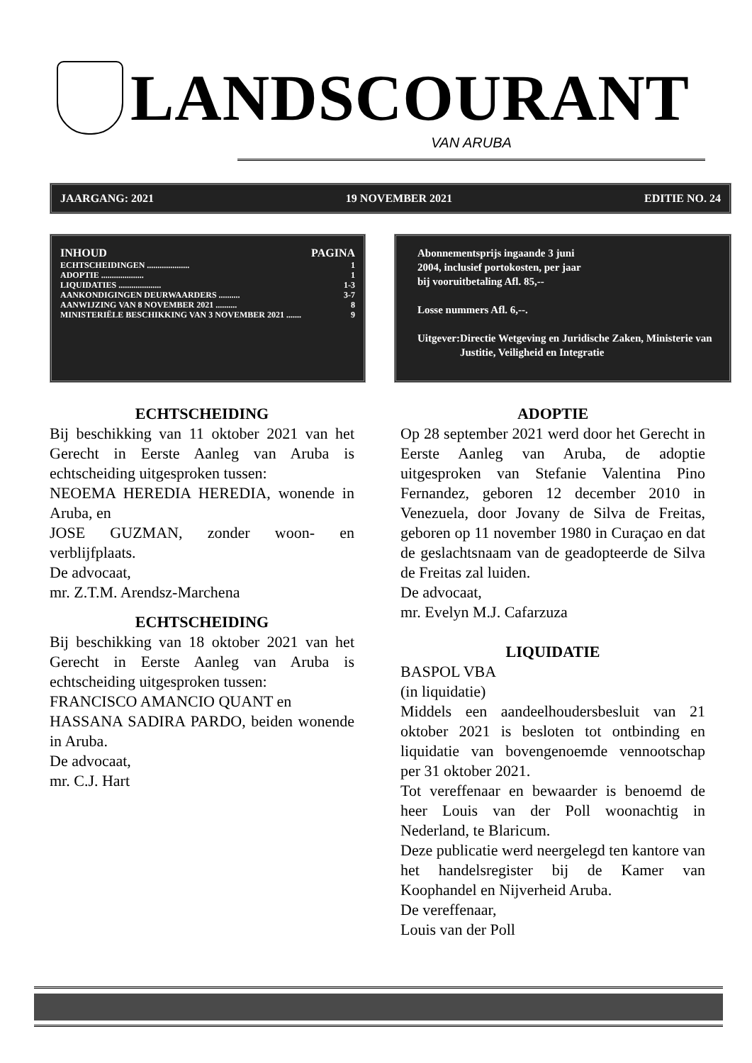LANDSCOURANT
VAN ARUBA
JAARGANG: 2021 19 NOVEMBER 2021 EDITIE NO. 24
INHOUD PAGINA
ECHTSCHEIDINGEN .................... 1
ADOPTIE .................... 1
LIQUIDATIES .................... 1-3
AANKONDIGINGEN DEURWAARDERS .......... 3-7
AANWIJZING VAN 8 NOVEMBER 2021 .......... 8
MINISTERIËLE BESCHIKKING VAN 3 NOVEMBER 2021 ....... 9
Abonnementsprijs ingaande 3 juni
2004, inclusief portokosten, per jaar
bij vooruitbetaling Afl. 85,--
Losse nummers Afl. 6,--.
Uitgever: Directie Wetgeving en Juridische Zaken, Ministerie van Justitie, Veiligheid en Integratie
ECHTSCHEIDING
Bij beschikking van 11 oktober 2021 van het Gerecht in Eerste Aanleg van Aruba is echtscheiding uitgesproken tussen:
NEOEMA HEREDIA HEREDIA, wonende in Aruba, en
JOSE GUZMAN, zonder woon- en verblijfplaats.
De advocaat,
mr. Z.T.M. Arendsz-Marchena
ECHTSCHEIDING
Bij beschikking van 18 oktober 2021 van het Gerecht in Eerste Aanleg van Aruba is echtscheiding uitgesproken tussen:
FRANCISCO AMANCIO QUANT en
HASSANA SADIRA PARDO, beiden wonende in Aruba.
De advocaat,
mr. C.J. Hart
ADOPTIE
Op 28 september 2021 werd door het Gerecht in Eerste Aanleg van Aruba, de adoptie uitgesproken van Stefanie Valentina Pino Fernandez, geboren 12 december 2010 in Venezuela, door Jovany de Silva de Freitas, geboren op 11 november 1980 in Curaçao en dat de geslachtsnaam van de geadopteerde de Silva de Freitas zal luiden.
De advocaat,
mr. Evelyn M.J. Cafarzuza
LIQUIDATIE
BASPOL VBA
(in liquidatie)
Middels een aandeelhoudersbesluit van 21 oktober 2021 is besloten tot ontbinding en liquidatie van bovengenoemde vennootschap per 31 oktober 2021.
Tot vereffenaar en bewaarder is benoemd de heer Louis van der Poll woonachtig in Nederland, te Blaricum.
Deze publicatie werd neergelegd ten kantore van het handelsregister bij de Kamer van Koophandel en Nijverheid Aruba.
De vereffenaar,
Louis van der Poll